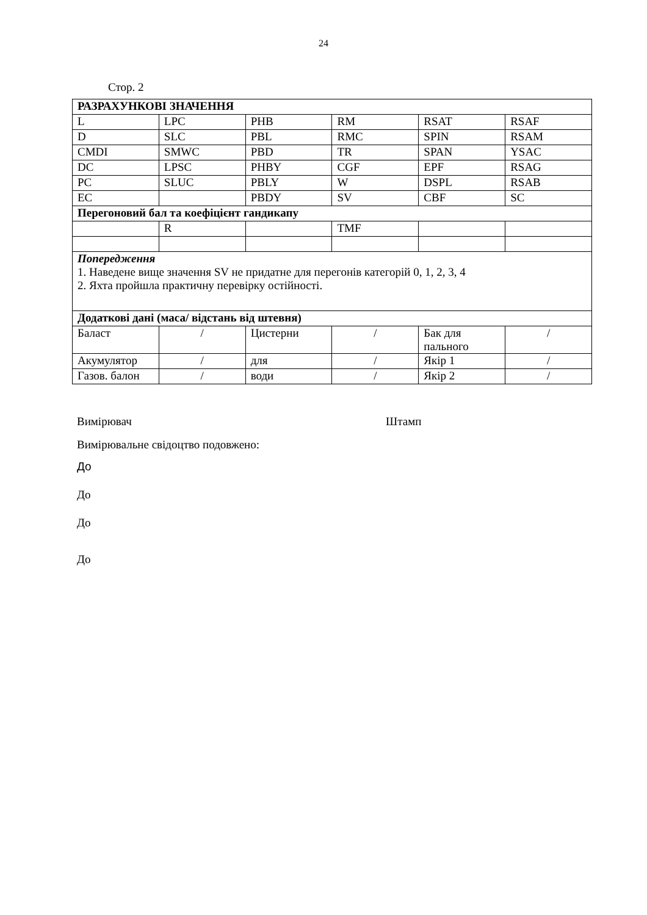24
Стор. 2
| РАЗРАХУНКОВІ ЗНАЧЕННЯ | | | | | |
| L | LPC | PHB | RM | RSAT | RSAF |
| D | SLC | PBL | RMC | SPIN | RSAM |
| CMDI | SMWC | PBD | TR | SPAN | YSAC |
| DC | LPSC | PHBY | CGF | EPF | RSAG |
| PC | SLUC | PBLY | W | DSPL | RSAB |
| EC | | PBDY | SV | CBF | SC |
| Перегоновий бал та коефіцієнт гандикапу | | | | | |
| | R | | TMF | | |
| Попередження 1. Наведене вище значення SV не придатне для перегонів категорій 0, 1, 2, 3, 4 2. Яхта пройшла практичну перевірку остійності. | | | | | |
| Додаткові дані (маса/ відстань від штевня) | | | | | |
| Баласт | / | Цистерни | / | Бак для пального | / |
| Акумулятор | / | для | / | Якір 1 | / |
| Газов. балон | / | води | / | Якір 2 | / |
Вимірювач Штамп
Вимірювальне свідоцтво подовжено:
До
До
До
До